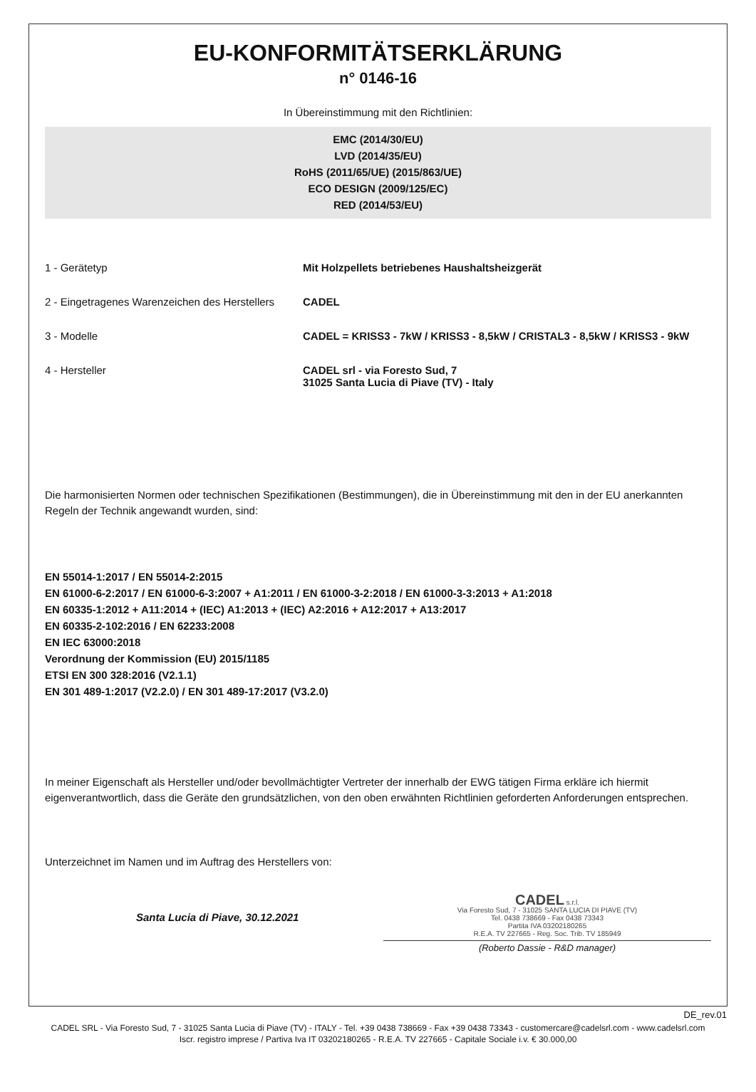EU-KONFORMITÄTSERKLÄRUNG
n° 0146-16
In Übereinstimmung mit den Richtlinien:
EMC (2014/30/EU)
LVD (2014/35/EU)
RoHS (2011/65/UE) (2015/863/UE)
ECO DESIGN (2009/125/EC)
RED (2014/53/EU)
1 - Gerätetyp Mit Holzpellets betriebenes Haushaltsheizgerät
2 - Eingetragenes Warenzeichen des Herstellers
CADEL
3 - Modelle CADEL = KRISS3 - 7kW / KRISS3 - 8,5kW / CRISTAL3 - 8,5kW / KRISS3 - 9kW
4 - Hersteller CADEL srl - via Foresto Sud, 7
31025 Santa Lucia di Piave (TV) - Italy
Die harmonisierten Normen oder technischen Spezifikationen (Bestimmungen), die in Übereinstimmung mit den in der EU anerkannten Regeln der Technik angewandt wurden, sind:
EN 55014-1:2017 / EN 55014-2:2015
EN 61000-6-2:2017 / EN 61000-6-3:2007 + A1:2011 / EN 61000-3-2:2018 / EN 61000-3-3:2013 + A1:2018
EN 60335-1:2012 + A11:2014 + (IEC) A1:2013 + (IEC) A2:2016 + A12:2017 + A13:2017
EN 60335-2-102:2016 / EN 62233:2008
EN IEC 63000:2018
Verordnung der Kommission (EU) 2015/1185
ETSI EN 300 328:2016 (V2.1.1)
EN 301 489-1:2017 (V2.2.0) / EN 301 489-17:2017 (V3.2.0)
In meiner Eigenschaft als Hersteller und/oder bevollmächtigter Vertreter der innerhalb der EWG tätigen Firma erkläre ich hiermit eigenverantwortlich, dass die Geräte den grundsätzlichen, von den oben erwähnten Richtlinien geforderten Anforderungen entsprechen.
Unterzeichnet im Namen und im Auftrag des Herstellers von:
Santa Lucia di Piave, 30.12.2021
CADEL s.r.l.
Via Foresto Sud, 7 - 31025 SANTA LUCIA DI PIAVE (TV)
Tel. 0438 738669 - Fax 0438 73343
Partita IVA 03202180265
R.E.A. TV 227665 - Reg. Soc. Trib. TV 185949
(Roberto Dassie - R&D manager)
DE_rev.01
CADEL SRL - Via Foresto Sud, 7 - 31025 Santa Lucia di Piave (TV) - ITALY - Tel. +39 0438 738669 - Fax +39 0438 73343 - customercare@cadelsrl.com - www.cadelsrl.com
Iscr. registro imprese / Partiva Iva IT 03202180265 - R.E.A. TV 227665 - Capitale Sociale i.v. € 30.000,00